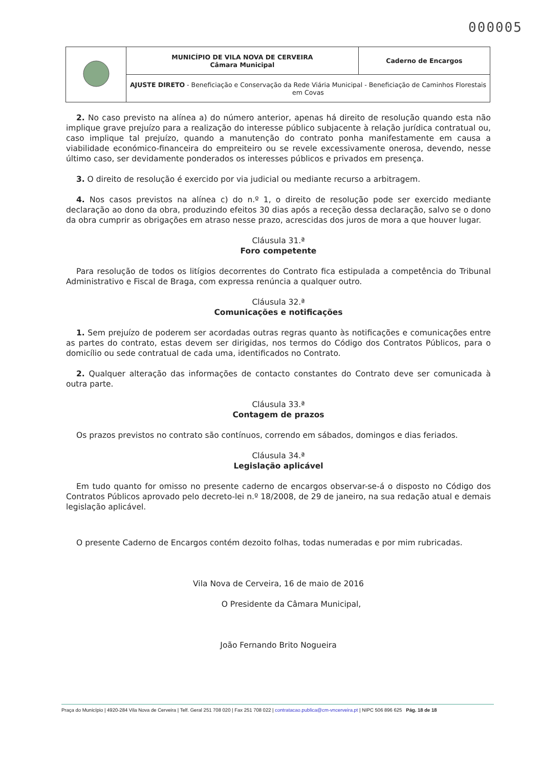000005
| | MUNICÍPIO DE VILA NOVA DE CERVEIRA Câmara Municipal | Caderno de Encargos |
| | AJUSTE DIRETO - Beneficiação e Conservação da Rede Viária Municipal - Beneficiação de Caminhos Florestais em Covas | |
2. No caso previsto na alínea a) do número anterior, apenas há direito de resolução quando esta não implique grave prejuízo para a realização do interesse público subjacente à relação jurídica contratual ou, caso implique tal prejuízo, quando a manutenção do contrato ponha manifestamente em causa a viabilidade económico-financeira do empreiteiro ou se revele excessivamente onerosa, devendo, nesse último caso, ser devidamente ponderados os interesses públicos e privados em presença.
3. O direito de resolução é exercido por via judicial ou mediante recurso a arbitragem.
4. Nos casos previstos na alínea c) do n.º 1, o direito de resolução pode ser exercido mediante declaração ao dono da obra, produzindo efeitos 30 dias após a receção dessa declaração, salvo se o dono da obra cumprir as obrigações em atraso nesse prazo, acrescidas dos juros de mora a que houver lugar.
Cláusula 31.ª
Foro competente
Para resolução de todos os litígios decorrentes do Contrato fica estipulada a competência do Tribunal Administrativo e Fiscal de Braga, com expressa renúncia a qualquer outro.
Cláusula 32.ª
Comunicações e notificações
1. Sem prejuízo de poderem ser acordadas outras regras quanto às notificações e comunicações entre as partes do contrato, estas devem ser dirigidas, nos termos do Código dos Contratos Públicos, para o domicílio ou sede contratual de cada uma, identificados no Contrato.
2. Qualquer alteração das informações de contacto constantes do Contrato deve ser comunicada à outra parte.
Cláusula 33.ª
Contagem de prazos
Os prazos previstos no contrato são contínuos, correndo em sábados, domingos e dias feriados.
Cláusula 34.ª
Legislação aplicável
Em tudo quanto for omisso no presente caderno de encargos observar-se-á o disposto no Código dos Contratos Públicos aprovado pelo decreto-lei n.º 18/2008, de 29 de janeiro, na sua redação atual e demais legislação aplicável.
O presente Caderno de Encargos contém dezoito folhas, todas numeradas e por mim rubricadas.
Vila Nova de Cerveira, 16 de maio de 2016
O Presidente da Câmara Municipal,
João Fernando Brito Nogueira
Praça do Município | 4920-284 Vila Nova de Cerveira | Telf. Geral 251 708 020 | Fax 251 708 022 | contratacao.publica@cm-vncerveira.pt | NIPC 506 896 625 Pág. 18 de 18